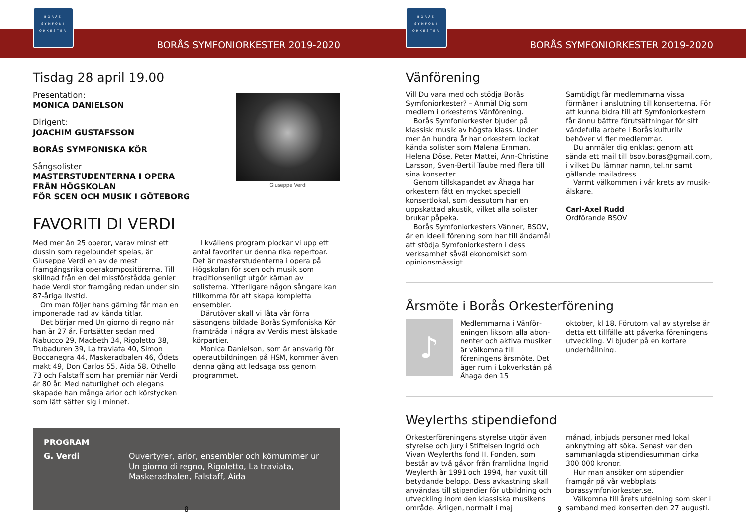BORÅS
SYMFONI
ORKESTER
BORÅS SYMFONIORKESTER 2019-2020
Tisdag 28 april 19.00
Presentation:
MONICA DANIELSON
Dirigent:
JOACHIM GUSTAFSSON
BORÅS SYMFONISKA KÖR
Sångsolister
MASTERSTUDENTERNA I OPERA
FRÅN HÖGSKOLAN
FÖR SCEN OCH MUSIK I GÖTEBORG
Giuseppe Verdi
FAVORITI DI VERDI
Med mer än 25 operor, varav minst ett dussin som regelbundet spelas, är Giuseppe Verdi en av de mest framgångsrika operakompositö­rerna. Till skillnad från en del missförstådda genier hade Verdi stor framgång redan under sin 87-åriga livstid.
Om man följer hans gärning får man en imponerade rad av kända titlar.
Det börjar med Un giorno di regno när han är 27 år. Fortsätter sedan med Nabucco 29, Macbeth 34, Rigoletto 38, Trubaduren 39, La traviata 40, Simon Boccanegra 44, Maske­radbalen 46, Ödets makt 49, Don Carlos 55, Aida 58, Othello 73 och Falstaff som har premiär när Verdi är 80 år. Med naturlighet och elegans skapade han många arior och körstycken som lätt sätter sig i minnet.
I kvällens program plockar vi upp ett antal favoriter ur denna rika repertoar. Det är mas­terstudenterna i opera på Högskolan för scen och musik som traditionsenligt utgör kärnan av solisterna. Ytterligare någon sångare kan tillkomma för att skapa kompletta ensembler.
Därutöver skall vi låta vår förra säsongens bildade Borås Symfoniska Kör framträda i några av Verdis mest älskade körpartier.
Monica Danielson, som är ansvarig för ope­rautbildningen på HSM, kommer även denna gång att ledsaga oss genom programmet.
PROGRAM
G. Verdi Ouvertyrer, arior, ensembler och körnummer ur
Un giorno di regno, Rigoletto, La traviata,
Maskeradbalen, Falstaff, Aida
8
BORÅS
SYMFONI
ORKESTER
BORÅS SYMFONIORKESTER 2019-2020
Vänförening
Vill Du vara med och stödja Borås Symfonior­kester? – Anmäl Dig som medlem i orkesterns Vänförening.
Borås Symfoniorkester bjuder på klassisk musik av högsta klass. Under mer än hundra år har orkestern lockat kända solister som Malena Ernman, Helena Döse, Peter Mattei, Ann-Christine Larsson, Sven-Bertil Taube med flera till sina konserter.
Genom tillskapandet av Åhaga har orkes­tern fått en mycket speciell konsertlokal, som dessutom har en uppskattad akustik, vilket alla solister brukar påpeka.
Borås Symfoniorkesters Vänner, BSOV, är en ideell förening som har till ändamål att stödja Symfoniorkestern i dess verksam­het såväl ekonomiskt som opinionsmässigt.
Samtidigt får medlemmarna vissa förmåner i anslutning till konserterna. För att kunna bidra till att Symfoniorkestern får ännu bättre förutsättningar för sitt värdefulla arbete i Borås kulturliv behöver vi fler medlemmar.
Du anmäler dig enklast genom att sända ett mail till bsov.boras@gmail.com, i vilket Du lämnar namn, tel.nr samt gällande mailadress.
Varmt välkommen i vår krets av musik­älskare.
Carl-Axel Rudd
Ordförande BSOV
Årsmöte i Borås Orkesterförening
♪
Medlemmarna i Vänför­eningen liksom alla abon­nenter och aktiva musiker är välkomna till föreningens årsmöte. Det äger rum i Lokverkstán på Åhaga den 15
oktober, kl 18. Förutom val av styrelse är detta ett tillfälle att påverka föreningens utveckling. Vi bjuder på en kortare underhållning.
Weylerths stipendiefond
Orkesterföreningens styrelse utgör även styrelse och jury i Stiftelsen Ingrid och Vivan Weylerths fond II. Fonden, som består av två gåvor från framlidna Ingrid Weylerth år 1991 och 1994, har vuxit till betydande belopp. Dess avkastning skall användas till stipendier för utbildning och utveckling inom den klas­siska musikens område. Årligen, normalt i maj
månad, inbjuds personer med lokal anknyt­ning att söka. Senast var den sammanlagda stipendiesumman cirka 300 000 kronor.
Hur man ansöker om stipendier framgår på vår webbplats borassymfoniorkester.se.
Välkomna till årets utdelning som sker i samband med konserten den 27 augusti.
9